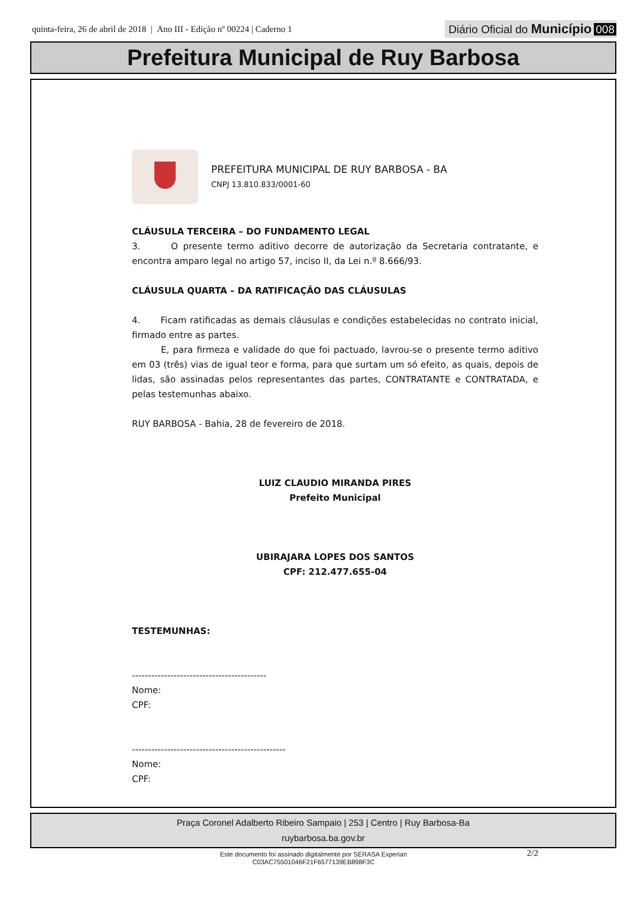quinta-feira, 26 de abril de 2018 | Ano III - Edição nº 00224 | Caderno 1
Diário Oficial do Município 008
Prefeitura Municipal de Ruy Barbosa
PREFEITURA MUNICIPAL DE RUY BARBOSA - BA
CNPJ 13.810.833/0001-60
CLÁUSULA TERCEIRA – DO FUNDAMENTO LEGAL
3. O presente termo aditivo decorre de autorização da Secretaria contratante, e encontra amparo legal no artigo 57, inciso II, da Lei n.º 8.666/93.
CLÁUSULA QUARTA – DA RATIFICAÇÃO DAS CLÁUSULAS
4. Ficam ratificadas as demais cláusulas e condições estabelecidas no contrato inicial, firmado entre as partes.
E, para firmeza e validade do que foi pactuado, lavrou-se o presente termo aditivo em 03 (três) vias de igual teor e forma, para que surtam um só efeito, as quais, depois de lidas, são assinadas pelos representantes das partes, CONTRATANTE e CONTRATADA, e pelas testemunhas abaixo.
RUY BARBOSA - Bahia, 28 de fevereiro de 2018.
LUIZ CLAUDIO MIRANDA PIRES
Prefeito Municipal
UBIRAJARA LOPES DOS SANTOS
CPF: 212.477.655-04
TESTEMUNHAS:
------------------------------------------
Nome:
CPF:
------------------------------------------------
Nome:
CPF:
2/2
Praça Coronel Adalberto Ribeiro Sampaio | 253 | Centro | Ruy Barbosa-Ba
ruybarbosa.ba.gov.br
Este documento foi assinado digitalmente por SERASA Experian
C03AC75501046F21F6577139EB898F3C